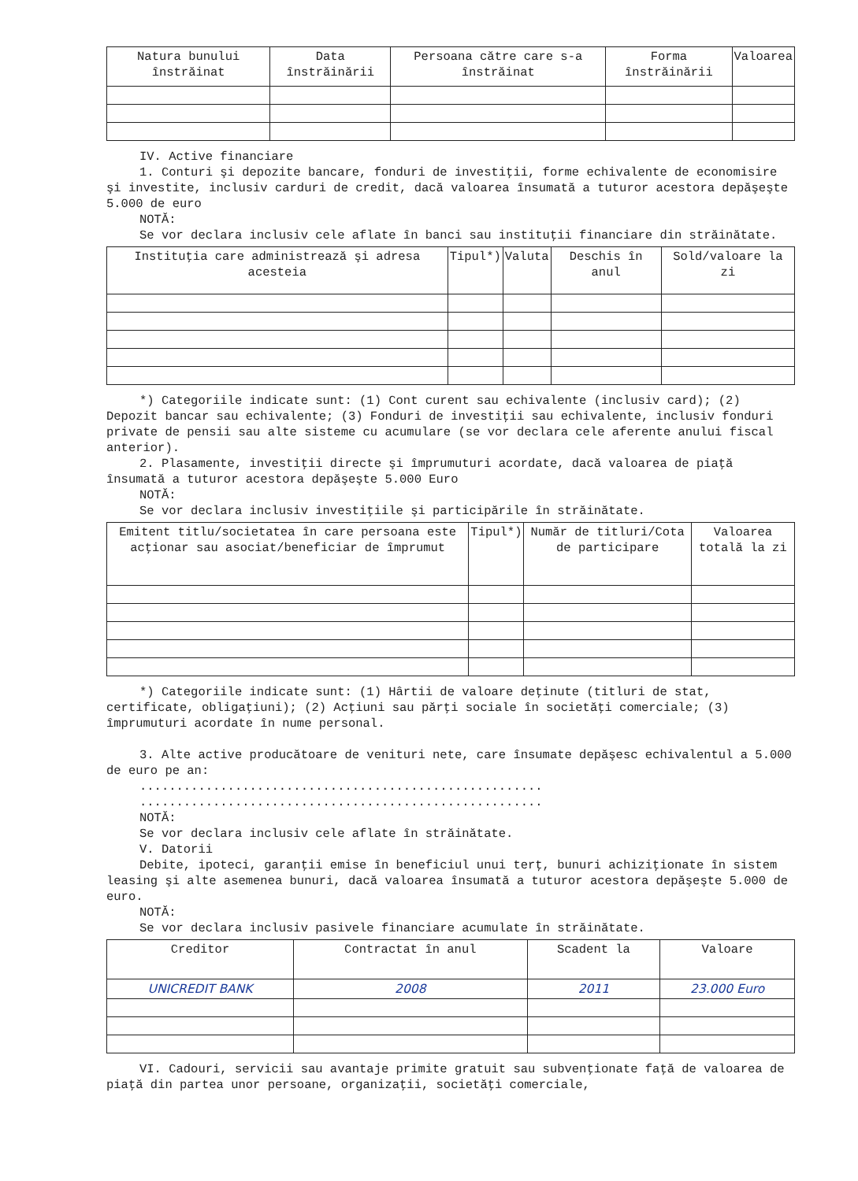| Natura bunului înstrăinat | Data înstrăinării | Persoana către care s-a înstrăinat | Forma înstrăinării | Valoarea |
| --- | --- | --- | --- | --- |
IV. Active financiare
1. Conturi şi depozite bancare, fonduri de investiţii, forme echivalente de economisire şi investite, inclusiv carduri de credit, dacă valoarea însumată a tuturor acestora depăşeşte 5.000 de euro
NOTĂ:
Se vor declara inclusiv cele aflate în banci sau instituţii financiare din străinătate.
| Instituţia care administrează şi adresa acesteia | Tipul*) | Valuta | Deschis în anul | Sold/valoare la zi |
| --- | --- | --- | --- | --- |
*) Categoriile indicate sunt: (1) Cont curent sau echivalente (inclusiv card); (2) Depozit bancar sau echivalente; (3) Fonduri de investiţii sau echivalente, inclusiv fonduri private de pensii sau alte sisteme cu acumulare (se vor declara cele aferente anului fiscal anterior).
2. Plasamente, investiţii directe şi împrumuturi acordate, dacă valoarea de piaţă însumată a tuturor acestora depăşeşte 5.000 Euro
NOTĂ:
Se vor declara inclusiv investiţiile şi participările în străinătate.
| Emitent titlu/societatea în care persoana este acţionar sau asociat/beneficiar de împrumut | Tipul*) | Număr de titluri/Cota de participare | Valoarea totală la zi |
| --- | --- | --- | --- |
*) Categoriile indicate sunt: (1) Hârtii de valoare deţinute (titluri de stat, certificate, obligaţiuni); (2) Acţiuni sau părţi sociale în societăţi comerciale; (3) împrumuturi acordate în nume personal.
3. Alte active producătoare de venituri nete, care însumate depăşesc echivalentul a 5.000 de euro pe an:
.......................................................
.......................................................
NOTĂ:
Se vor declara inclusiv cele aflate în străinătate.
V. Datorii
Debite, ipoteci, garanţii emise în beneficiul unui terţ, bunuri achiziţionate în sistem leasing şi alte asemenea bunuri, dacă valoarea însumată a tuturor acestora depăşeşte 5.000 de euro.
NOTĂ:
Se vor declara inclusiv pasivele financiare acumulate în străinătate.
| Creditor | Contractat în anul | Scadent la | Valoare |
| --- | --- | --- | --- |
| UNICREDIT BANK | 2008 | 2011 | 23.000 Euro |
VI. Cadouri, servicii sau avantaje primite gratuit sau subvenţionate faţă de valoarea de piaţă din partea unor persoane, organizaţii, societăţi comerciale,